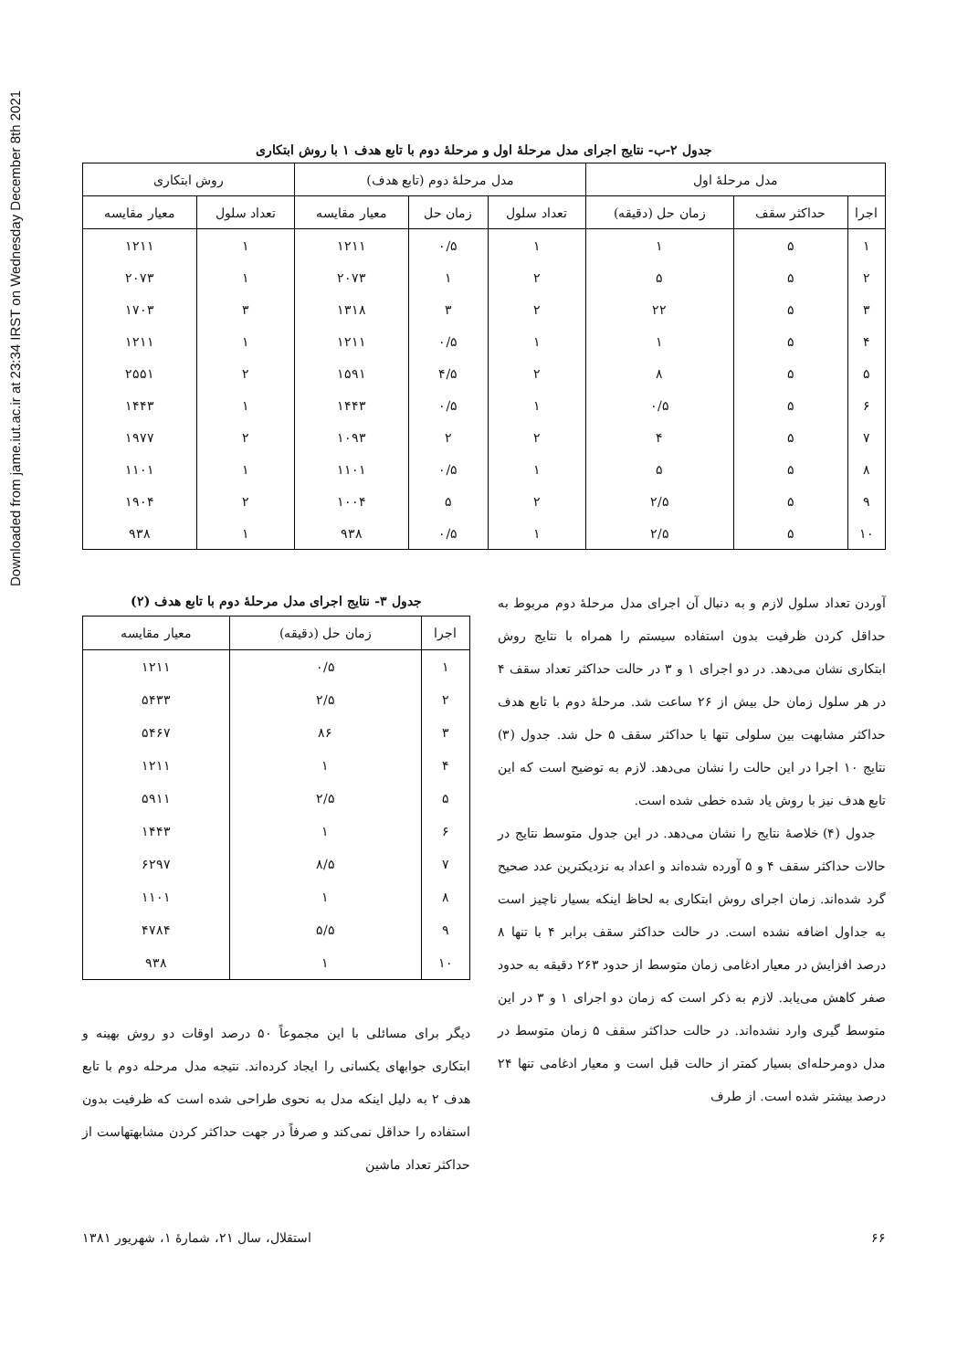Downloaded from jame.iut.ac.ir at 23:34 IRST on Wednesday December 8th 2021
جدول ۲-ب- نتایج اجرای مدل مرحلهٔ اول و مرحلهٔ دوم با تابع هدف ۱ با روش ابتکاری
| مدل مرحلهٔ اول | | | مدل مرحلهٔ دوم (تابع هدف) | | | روش ابتکاری | |
| --- | --- | --- | --- | --- | --- | --- | --- |
| اجرا | حداکثر سقف | زمان حل (دقیقه) | تعداد سلول | زمان حل | معیار مقایسه | تعداد سلول | معیار مقایسه |
| ۱ | ۵ | ۱ | ۱ | ۰/۵ | ۱۲۱۱ | ۱ | ۱۲۱۱ |
| ۲ | ۵ | ۵ | ۲ | ۱ | ۲۰۷۳ | ۱ | ۲۰۷۳ |
| ۳ | ۵ | ۲۲ | ۲ | ۳ | ۱۳۱۸ | ۳ | ۱۷۰۳ |
| ۴ | ۵ | ۱ | ۱ | ۰/۵ | ۱۲۱۱ | ۱ | ۱۲۱۱ |
| ۵ | ۵ | ۸ | ۲ | ۴/۵ | ۱۵۹۱ | ۲ | ۲۵۵۱ |
| ۶ | ۵ | ۰/۵ | ۱ | ۰/۵ | ۱۴۴۳ | ۱ | ۱۴۴۳ |
| ۷ | ۵ | ۴ | ۲ | ۲ | ۱۰۹۳ | ۲ | ۱۹۷۷ |
| ۸ | ۵ | ۵ | ۱ | ۰/۵ | ۱۱۰۱ | ۱ | ۱۱۰۱ |
| ۹ | ۵ | ۲/۵ | ۲ | ۵ | ۱۰۰۴ | ۲ | ۱۹۰۴ |
| ۱۰ | ۵ | ۲/۵ | ۱ | ۰/۵ | ۹۳۸ | ۱ | ۹۳۸ |
آوردن تعداد سلول لازم و به دنبال آن اجرای مدل مرحلهٔ دوم مربوط به حداقل کردن ظرفیت بدون استفاده سیستم را همراه با نتایج روش ابتکاری نشان می‌دهد. در دو اجرای ۱ و ۳ در حالت حداکثر تعداد سقف ۴ در هر سلول زمان حل بیش از ۲۶ ساعت شد. مرحلهٔ دوم با تابع هدف حداکثر مشابهت بین سلولی تنها با حداکثر سقف ۵ حل شد. جدول (۳) نتایج ۱۰ اجرا در این حالت را نشان می‌دهد. لازم به توضیح است که این تابع هدف نیز با روش یاد شده خطی شده است.
جدول (۴) خلاصهٔ نتایج را نشان می‌دهد. در این جدول متوسط نتایج در حالات حداکثر سقف ۴ و ۵ آورده شده‌اند و اعداد به نزدیکترین عدد صحیح گرد شده‌اند. زمان اجرای روش ابتکاری به لحاظ اینکه بسیار ناچیز است به جداول اضافه نشده است. در حالت حداکثر سقف برابر ۴ با تنها ۸ درصد افزایش در معیار ادغامی زمان متوسط از حدود ۲۶۳ دقیقه به حدود صفر کاهش می‌یابد. لازم به ذکر است که زمان دو اجرای ۱ و ۳ در این متوسط گیری وارد نشده‌اند. در حالت حداکثر سقف ۵ زمان متوسط در مدل دومرحله‌ای بسیار کمتر از حالت قبل است و معیار ادغامی تنها ۲۴ درصد بیشتر شده است. از طرف
جدول ۳- نتایج اجرای مدل مرحلهٔ دوم با تابع هدف (۲)
| اجرا | زمان حل (دقیقه) | معیار مقایسه |
| --- | --- | --- |
| ۱ | ۰/۵ | ۱۲۱۱ |
| ۲ | ۲/۵ | ۵۴۳۳ |
| ۳ | ۸۶ | ۵۴۶۷ |
| ۴ | ۱ | ۱۲۱۱ |
| ۵ | ۲/۵ | ۵۹۱۱ |
| ۶ | ۱ | ۱۴۴۳ |
| ۷ | ۸/۵ | ۶۲۹۷ |
| ۸ | ۱ | ۱۱۰۱ |
| ۹ | ۵/۵ | ۴۷۸۴ |
| ۱۰ | ۱ | ۹۳۸ |
دیگر برای مسائلی با این مجموعاً ۵۰ درصد اوقات دو روش بهینه و ابتکاری جوابهای یکسانی را ایجاد کرده‌اند. نتیجه مدل مرحله دوم با تابع هدف ۲ به دلیل اینکه مدل به نحوی طراحی شده است که ظرفیت بدون استفاده را حداقل نمی‌کند و صرفاً در جهت حداکثر کردن مشابهتهاست از حداکثر تعداد ماشین
۶۶ استقلال، سال ۲۱، شمارهٔ ۱، شهریور ۱۳۸۱